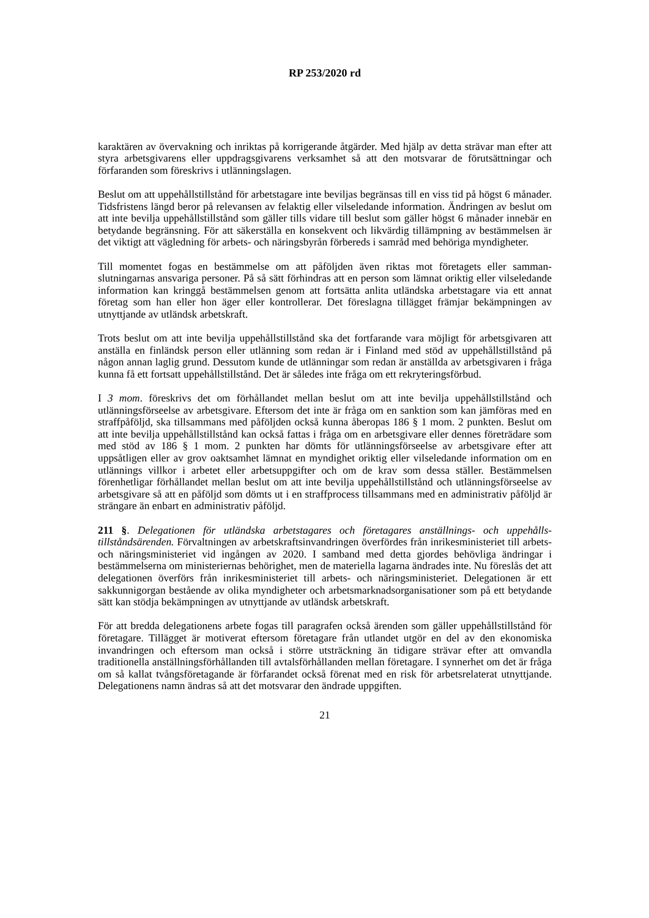RP 253/2020 rd
karaktären av övervakning och inriktas på korrigerande åtgärder. Med hjälp av detta strävar man efter att styra arbetsgivarens eller uppdragsgivarens verksamhet så att den motsvarar de förut­sättningar och förfaranden som föreskrivs i utlänningslagen.
Beslut om att uppehållstillstånd för arbetstagare inte beviljas begränsas till en viss tid på högst 6 månader. Tidsfristens längd beror på relevansen av felaktig eller vilseledande information. Ändringen av beslut om att inte bevilja uppehållstillstånd som gäller tills vidare till beslut som gäller högst 6 månader innebär en betydande begränsning. För att säkerställa en konsekvent och likvärdig tillämpning av bestämmelsen är det viktigt att vägledning för arbets- och näringsbyrån förbereds i samråd med behöriga myndigheter.
Till momentet fogas en bestämmelse om att påföljden även riktas mot företagets eller samman­slutningarnas ansvariga personer. På så sätt förhindras att en person som lämnat oriktig eller vilseledande information kan kringgå bestämmelsen genom att fortsätta anlita utländska arbets­tagare via ett annat företag som han eller hon äger eller kontrollerar. Det föreslagna tillägget främjar bekämpningen av utnyttjande av utländsk arbetskraft.
Trots beslut om att inte bevilja uppehållstillstånd ska det fortfarande vara möjligt för arbetsgi­varen att anställa en finländsk person eller utlänning som redan är i Finland med stöd av uppe­hållstillstånd på någon annan laglig grund. Dessutom kunde de utlänningar som redan är an­ställda av arbetsgivaren i fråga kunna få ett fortsatt uppehållstillstånd. Det är således inte fråga om ett rekryteringsförbud.
I 3 mom. föreskrivs det om förhållandet mellan beslut om att inte bevilja uppehållstillstånd och utlänningsförseelse av arbetsgivare. Eftersom det inte är fråga om en sanktion som kan jämföras med en straffpåföljd, ska tillsammans med påföljden också kunna åberopas 186 § 1 mom. 2 punkten. Beslut om att inte bevilja uppehållstillstånd kan också fattas i fråga om en arbetsgivare eller dennes företrädare som med stöd av 186 § 1 mom. 2 punkten har dömts för utlänningsför­seelse av arbetsgivare efter att uppsåtligen eller av grov oaktsamhet lämnat en myndighet oriktig eller vilseledande information om en utlännings villkor i arbetet eller arbetsuppgifter och om de krav som dessa ställer. Bestämmelsen förenhetligar förhållandet mellan beslut om att inte be­vilja uppehållstillstånd och utlänningsförseelse av arbetsgivare så att en påföljd som dömts ut i en straffprocess tillsammans med en administrativ påföljd är strängare än enbart en administra­tiv påföljd.
211 §. Delegationen för utländska arbetstagares och företagares anställnings- och uppehålls­tillståndsärenden. Förvaltningen av arbetskraftsinvandringen överfördes från inrikesministeriet till arbets- och näringsministeriet vid ingången av 2020. I samband med detta gjordes behövliga ändringar i bestämmelserna om ministeriernas behörighet, men de materiella lagarna ändrades inte. Nu föreslås det att delegationen överförs från inrikesministeriet till arbets- och näringsmi­nisteriet. Delegationen är ett sakkunnigorgan bestående av olika myndigheter och arbetsmark­nadsorganisationer som på ett betydande sätt kan stödja bekämpningen av utnyttjande av ut­ländsk arbetskraft.
För att bredda delegationens arbete fogas till paragrafen också ärenden som gäller uppehållstill­stånd för företagare. Tillägget är motiverat eftersom företagare från utlandet utgör en del av den ekonomiska invandringen och eftersom man också i större utsträckning än tidigare strävar efter att omvandla traditionella anställningsförhållanden till avtalsförhållanden mellan företagare. I synnerhet om det är fråga om så kallat tvångsföretagande är förfarandet också förenat med en risk för arbetsrelaterat utnyttjande. Delegationens namn ändras så att det motsvarar den ändrade uppgiften.
21